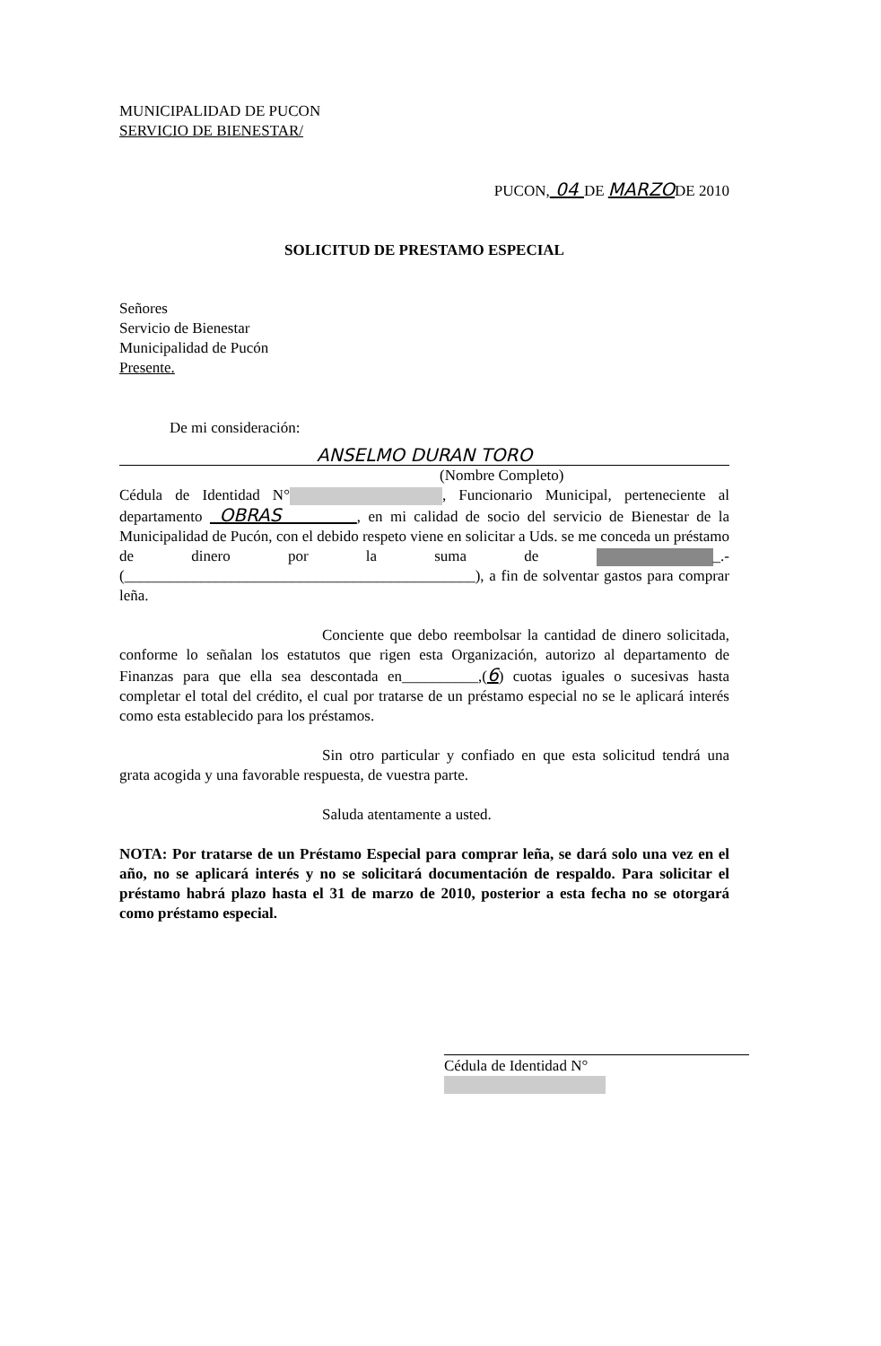MUNICIPALIDAD DE PUCON
SERVICIO DE BIENESTAR/
PUCON, 04 DE MARZODE 2010
SOLICITUD DE PRESTAMO ESPECIAL
Señores
Servicio de Bienestar
Municipalidad de Pucón
Presente.
De mi consideración:
ANSELMO DURAN TORO
(Nombre Completo)
Cédula de Identidad N° , Funcionario Municipal, perteneciente al departamento OBRAS , en mi calidad de socio del servicio de Bienestar de la Municipalidad de Pucón, con el debido respeto viene en solicitar a Uds. se me conceda un préstamo de dinero por la suma de _.- (______________________________________________), a fin de solventar gastos para comprar leña.
Conciente que debo reembolsar la cantidad de dinero solicitada, conforme lo señalan los estatutos que rigen esta Organización, autorizo al departamento de Finanzas para que ella sea descontada en__________,(6) cuotas iguales o sucesivas hasta completar el total del crédito, el cual por tratarse de un préstamo especial no se le aplicará interés como esta establecido para los préstamos.
Sin otro particular y confiado en que esta solicitud tendrá una grata acogida y una favorable respuesta, de vuestra parte.
Saluda atentamente a usted.
NOTA: Por tratarse de un Préstamo Especial para comprar leña, se dará solo una vez en el año, no se aplicará interés y no se solicitará documentación de respaldo. Para solicitar el préstamo habrá plazo hasta el 31 de marzo de 2010, posterior a esta fecha no se otorgará como préstamo especial.
Cédula de Identidad N°